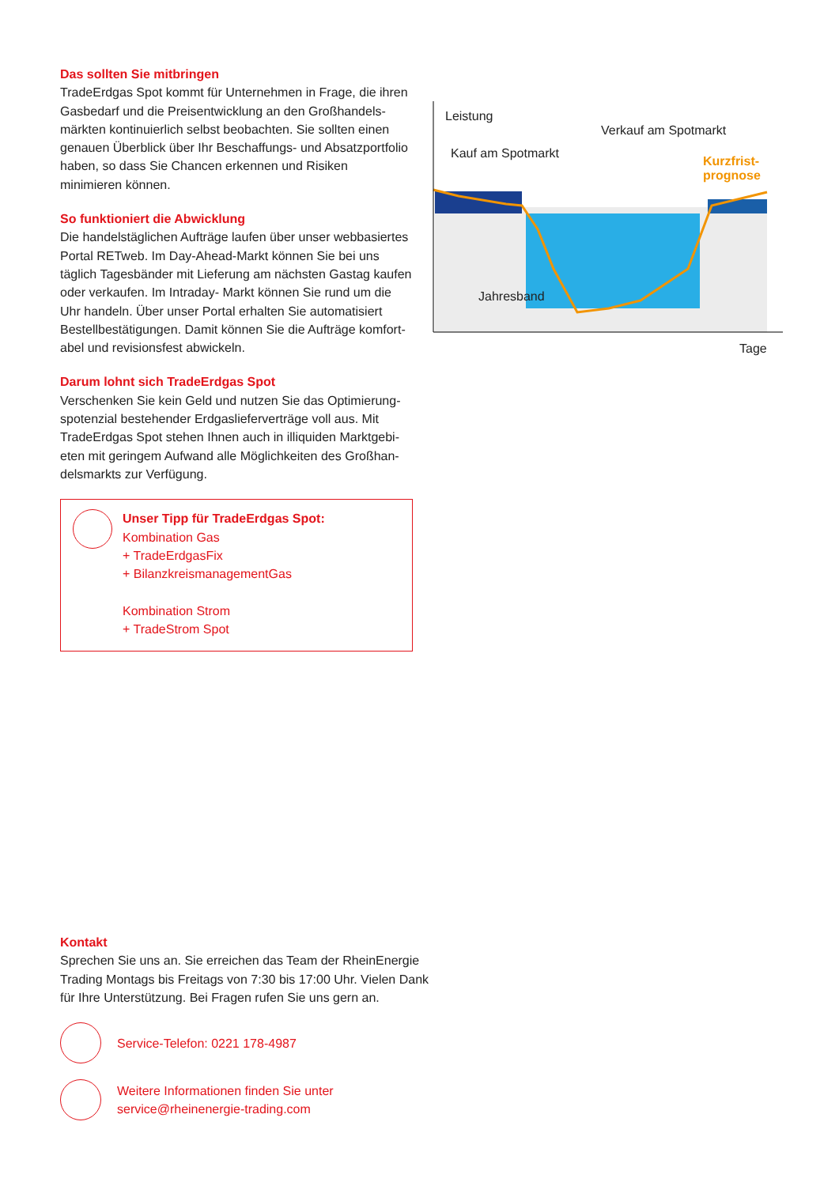Das sollten Sie mitbringen
TradeErdgas Spot kommt für Unternehmen in Frage, die ihren Gasbedarf und die Preisentwicklung an den Großhandels­märkten kontinuierlich selbst beobachten. Sie sollten einen genauen Überblick über Ihr Beschaffungs- und Absatzport­folio haben, so dass Sie Chancen erkennen und Risiken minimieren können.
So funktioniert die Abwicklung
Die handelstäglichen Aufträge laufen über unser webbasi­ertes Portal RETweb. Im Day-Ahead-Markt können Sie bei uns täglich Tagesbänder mit Lieferung am nächsten Gastag kaufen oder verkaufen. Im Intraday- Markt können Sie rund um die Uhr handeln. Über unser Portal erhalten Sie automatisiert Bestellbestätigungen. Damit können Sie die Aufträge komfort­abel und revisionsfest abwickeln.
Darum lohnt sich TradeErdgas Spot
Verschenken Sie kein Geld und nutzen Sie das Optimierung­spotenzial bestehender Erdgaslieferverträge voll aus. Mit TradeErdgas Spot stehen Ihnen auch in illiquiden Marktgebi­eten mit geringem Aufwand alle Möglichkeiten des Großhan­delsmarkts zur Verfügung.
Unser Tipp für TradeErdgas Spot:
Kombination Gas
+ TradeErdgasFix
+ BilanzkreismanagementGas
Kombination Strom
+ TradeStrom Spot
Leistung
Kauf am Spotmarkt
Verkauf am Spotmarkt
Kurzfrist-
prognose
Jahresband
Tage
Kontakt
Sprechen Sie uns an. Sie erreichen das Team der RheinEnergie Trading Montags bis Freitags von 7:30 bis 17:00 Uhr. Vielen Dank für Ihre Unterstützung. Bei Fragen rufen Sie uns gern an.
Service-Telefon: 0221 178-4987
Weitere Informationen finden Sie unter
service@rheinenergie-trading.com